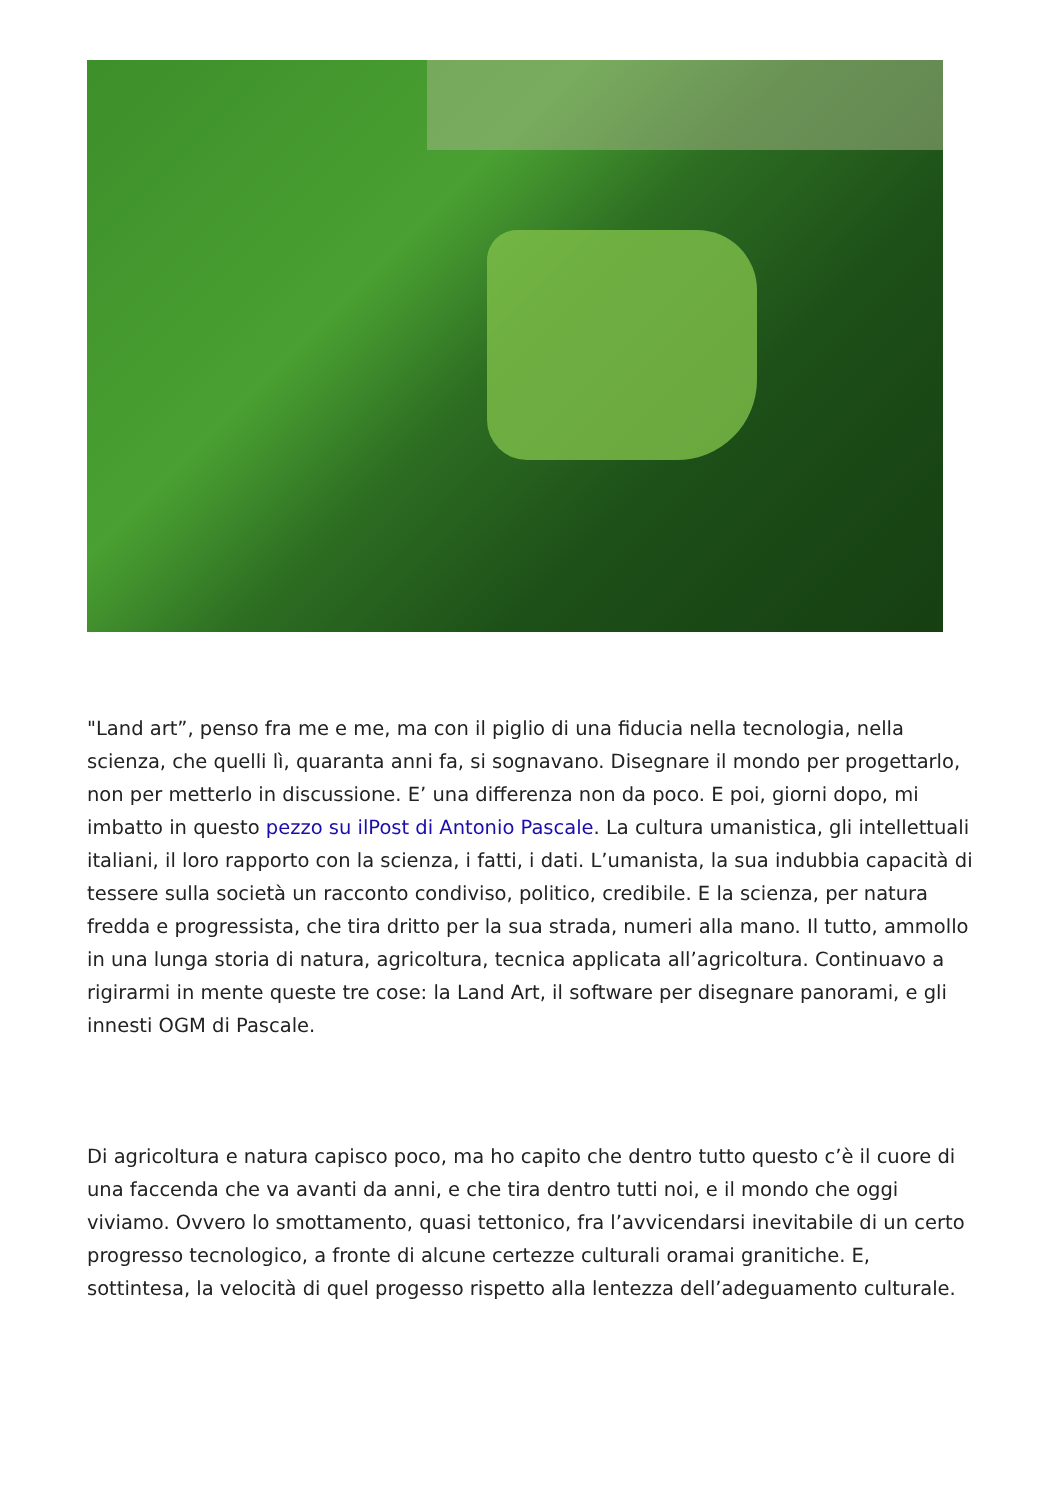"Land art”, penso fra me e me, ma con il piglio di una fiducia nella tecnologia, nella scienza, che quelli lì, quaranta anni fa, si sognavano. Disegnare il mondo per progettarlo, non per metterlo in discussione. E’ una differenza non da poco. E poi, giorni dopo, mi imbatto in questo pezzo su ilPost di Antonio Pascale. La cultura umanistica, gli intellettuali italiani, il loro rapporto con la scienza, i fatti, i dati. L’umanista, la sua indubbia capacità di tessere sulla società un racconto condiviso, politico, credibile. E la scienza, per natura fredda e progressista, che tira dritto per la sua strada, numeri alla mano. Il tutto, ammollo in una lunga storia di natura, agricoltura, tecnica applicata all’agricoltura. Continuavo a rigirarmi in mente queste tre cose: la Land Art, il software per disegnare panorami, e gli innesti OGM di Pascale.
Di agricoltura e natura capisco poco, ma ho capito che dentro tutto questo c’è il cuore di una faccenda che va avanti da anni, e che tira dentro tutti noi, e il mondo che oggi viviamo. Ovvero lo smottamento, quasi tettonico, fra l’avvicendarsi inevitabile di un certo progresso tecnologico, a fronte di alcune certezze culturali oramai granitiche. E, sottintesa, la velocità di quel progesso rispetto alla lentezza dell’adeguamento culturale.